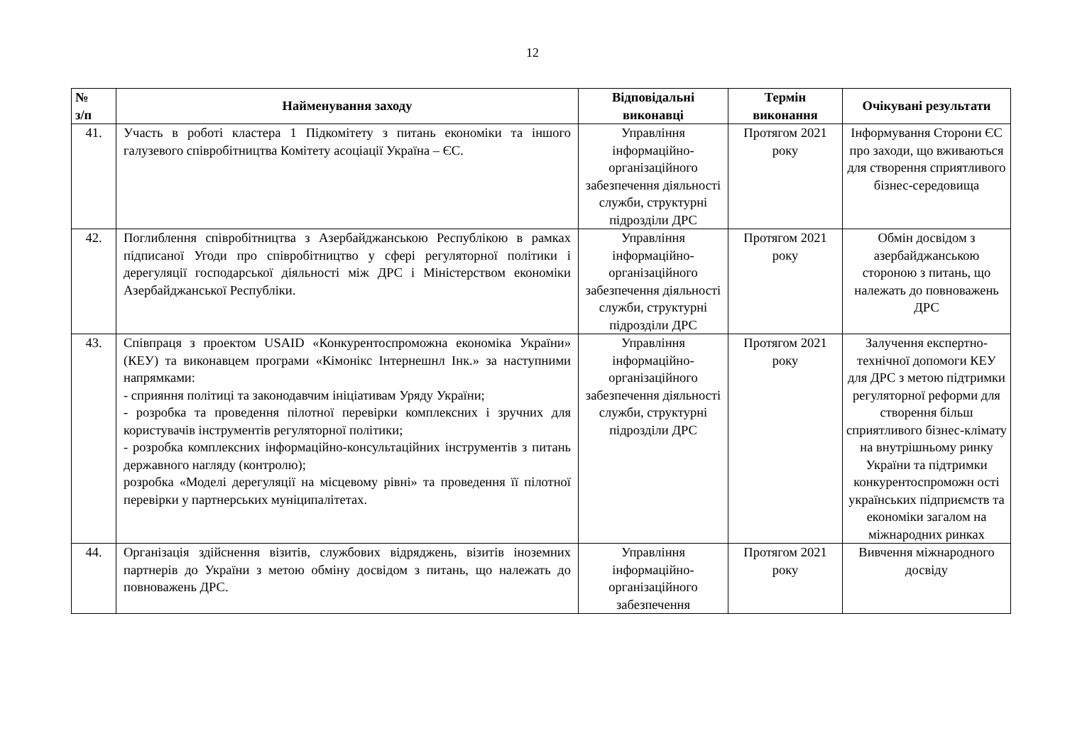12
| № з/п | Найменування заходу | Відповідальні виконавці | Термін виконання | Очікувані результати |
| --- | --- | --- | --- | --- |
| 41. | Участь в роботі кластера 1 Підкомітету з питань економіки та іншого галузевого співробітництва Комітету асоціації Україна – ЄС. | Управління інформаційно-організаційного забезпечення діяльності служби, структурні підрозділи ДРС | Протягом 2021 року | Інформування Сторони ЄС про заходи, що вживаються для створення сприятливого бізнес-середовища |
| 42. | Поглиблення співробітництва з Азербайджанською Республікою в рамках підписаної Угоди про співробітництво у сфері регуляторної політики і дерегуляції господарської діяльності між ДРС і Міністерством економіки Азербайджанської Республіки. | Управління інформаційно-організаційного забезпечення діяльності служби, структурні підрозділи ДРС | Протягом 2021 року | Обмін досвідом з азербайджанською стороною з питань, що належать до повноважень ДРС |
| 43. | Співпраця з проектом USAID «Конкурентоспроможна економіка України» (КЕУ) та виконавцем програми «Кімонікс Інтернешнл Інк.» за наступними напрямками: - сприяння політиці та законодавчим ініціативам Уряду України; - розробка та проведення пілотної перевірки комплексних і зручних для користувачів інструментів регуляторної політики; - розробка комплексних інформаційно-консультаційних інструментів з питань державного нагляду (контролю); розробка «Моделі дерегуляції на місцевому рівні» та проведення її пілотної перевірки у партнерських муніципалітетах. | Управління інформаційно-організаційного забезпечення діяльності служби, структурні підрозділи ДРС | Протягом 2021 року | Залучення експертно-технічної допомоги КЕУ для ДРС з метою підтримки регуляторної реформи для створення більш сприятливого бізнес-клімату на внутрішньому ринку України та підтримки конкурентоспроможн ості українських підприємств та економіки загалом на міжнародних ринках |
| 44. | Організація здійснення візитів, службових відряджень, візитів іноземних партнерів до України з метою обміну досвідом з питань, що належать до повноважень ДРС. | Управління інформаційно-організаційного забезпечення | Протягом 2021 року | Вивчення міжнародного досвіду |